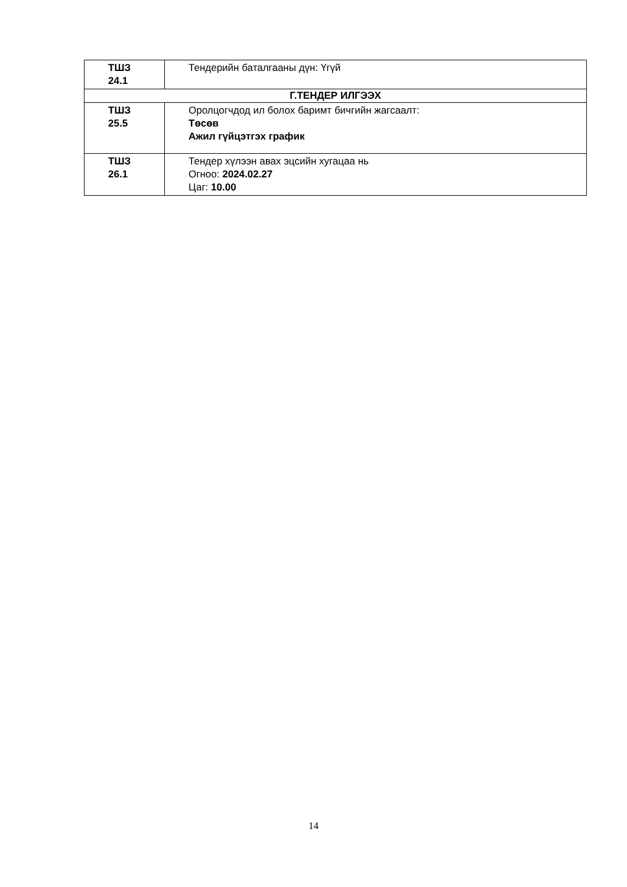| ТШЗ 24.1 | Тендерийн баталгааны дүн: Үгүй |
| Г.ТЕНДЕР ИЛГЭЭХ | |
| ТШЗ 25.5 | Оролцогчдод ил болох баримт бичгийн жагсаалт: Төсөв Ажил гүйцэтгэх график |
| ТШЗ 26.1 | Тендер хүлээн авах эцсийн хугацаа нь Огноо: 2024.02.27 Цаг: 10.00 |
14